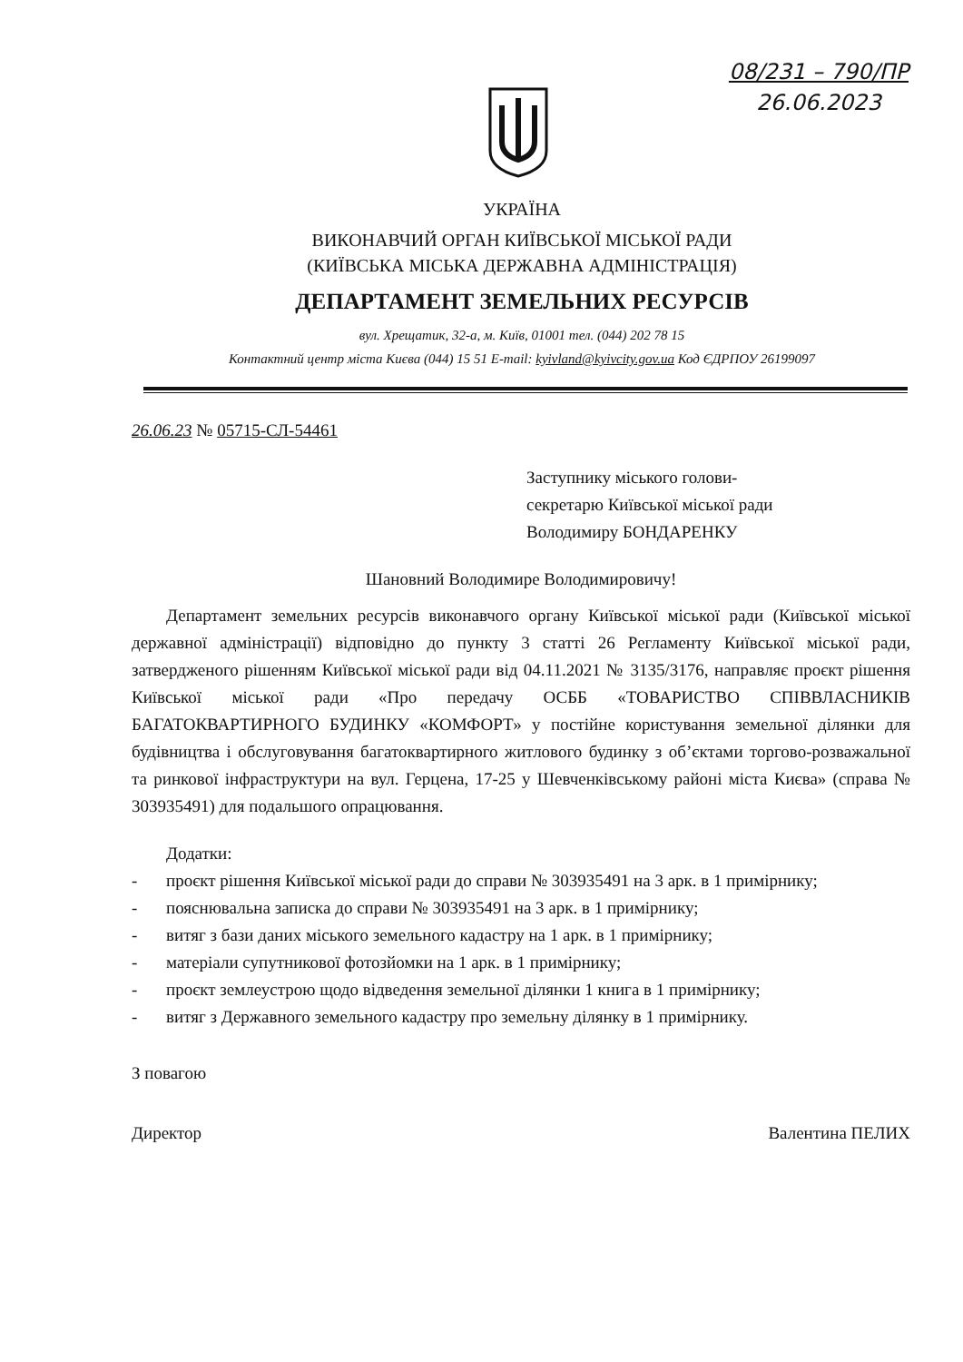08/231 – 790/ПР
26.06.2023
УКРАЇНА
ВИКОНАВЧИЙ ОРГАН КИЇВСЬКОЇ МІСЬКОЇ РАДИ
(КИЇВСЬКА МІСЬКА ДЕРЖАВНА АДМІНІСТРАЦІЯ)
ДЕПАРТАМЕНТ ЗЕМЕЛЬНИХ РЕСУРСІВ
вул. Хрещатик, 32-а, м. Київ, 01001 тел. (044) 202 78 15
Контактний центр міста Києва (044) 15 51 E-mail: kyivland@kyivcity.gov.ua Код ЄДРПОУ 26199097
26.06.23 № 05715-СЛ-54461
Заступнику міського голови-
секретарю Київської міської ради
Володимиру БОНДАРЕНКУ
Шановний Володимире Володимировичу!
Департамент земельних ресурсів виконавчого органу Київської міської ради (Київської міської державної адміністрації) відповідно до пункту 3 статті 26 Регламенту Київської міської ради, затвердженого рішенням Київської міської ради від 04.11.2021 № 3135/3176, направляє проєкт рішення Київської міської ради «Про передачу ОСББ «ТОВАРИСТВО СПІВВЛАСНИКІВ БАГАТОКВАРТИРНОГО БУДИНКУ «КОМФОРТ» у постійне користування земельної ділянки для будівництва і обслуговування багатоквартирного житлового будинку з об’єктами торгово-розважальної та ринкової інфраструктури на вул. Герцена, 17-25 у Шевченківському районі міста Києва» (справа № 303935491) для подальшого опрацювання.
Додатки:
- проєкт рішення Київської міської ради до справи № 303935491 на 3 арк. в 1 примірнику;
- пояснювальна записка до справи № 303935491 на 3 арк. в 1 примірнику;
- витяг з бази даних міського земельного кадастру на 1 арк. в 1 примірнику;
- матеріали супутникової фотозйомки на 1 арк. в 1 примірнику;
- проєкт землеустрою щодо відведення земельної ділянки 1 книга в 1 примірнику;
- витяг з Державного земельного кадастру про земельну ділянку в 1 примірнику.
З повагою
Директор Валентина ПЕЛИХ